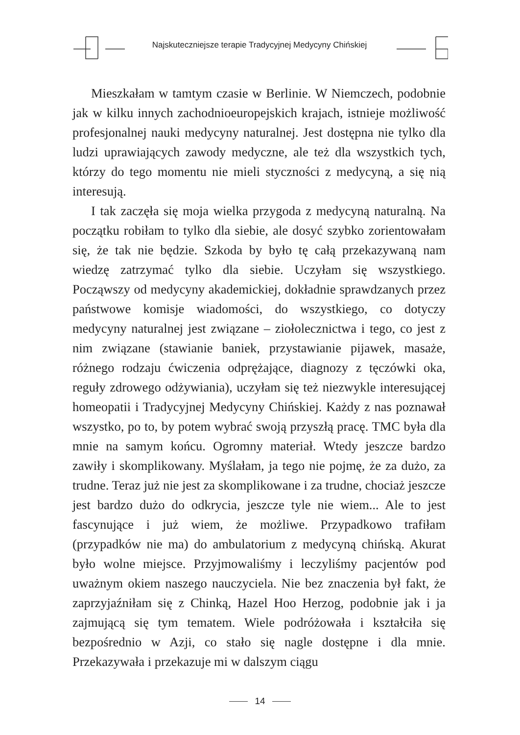Najskuteczniejsze terapie Tradycyjnej Medycyny Chińskiej
Mieszkałam w tamtym czasie w Berlinie. W Niemczech, podobnie jak w kilku innych zachodnioeuropejskich krajach, istnieje możliwość profesjonalnej nauki medycyny naturalnej. Jest dostępna nie tylko dla ludzi uprawiających zawody medyczne, ale też dla wszystkich tych, którzy do tego momentu nie mieli styczności z medycyną, a się nią interesują.
I tak zaczęła się moja wielka przygoda z medycyną naturalną. Na początku robiłam to tylko dla siebie, ale dosyć szybko zorientowałam się, że tak nie będzie. Szkoda by było tę całą przekazywaną nam wiedzę zatrzymać tylko dla siebie. Uczyłam się wszystkiego. Począwszy od medycyny akademickiej, dokładnie sprawdzanych przez państwowe komisje wiadomości, do wszystkiego, co dotyczy medycyny naturalnej jest związane – ziołolecznictwa i tego, co jest z nim związane (stawianie baniek, przystawianie pijawek, masaże, różnego rodzaju ćwiczenia odprężające, diagnozy z tęczówki oka, reguły zdrowego odżywiania), uczyłam się też niezwykle interesującej homeopatii i Tradycyjnej Medycyny Chińskiej. Każdy z nas poznawał wszystko, po to, by potem wybrać swoją przyszłą pracę. TMC była dla mnie na samym końcu. Ogromny materiał. Wtedy jeszcze bardzo zawiły i skomplikowany. Myślałam, ja tego nie pojmę, że za dużo, za trudne. Teraz już nie jest za skomplikowane i za trudne, chociaż jeszcze jest bardzo dużo do odkrycia, jeszcze tyle nie wiem... Ale to jest fascynujące i już wiem, że możliwe. Przypadkowo trafiłam (przypadków nie ma) do ambulatorium z medycyną chińską. Akurat było wolne miejsce. Przyjmowaliśmy i leczyliśmy pacjentów pod uważnym okiem naszego nauczyciela. Nie bez znaczenia był fakt, że zaprzyjaźniłam się z Chinką, Hazel Hoo Herzog, podobnie jak i ja zajmującą się tym tematem. Wiele podróżowała i kształciła się bezpośrednio w Azji, co stało się nagle dostępne i dla mnie. Przekazywała i przekazuje mi w dalszym ciągu
14